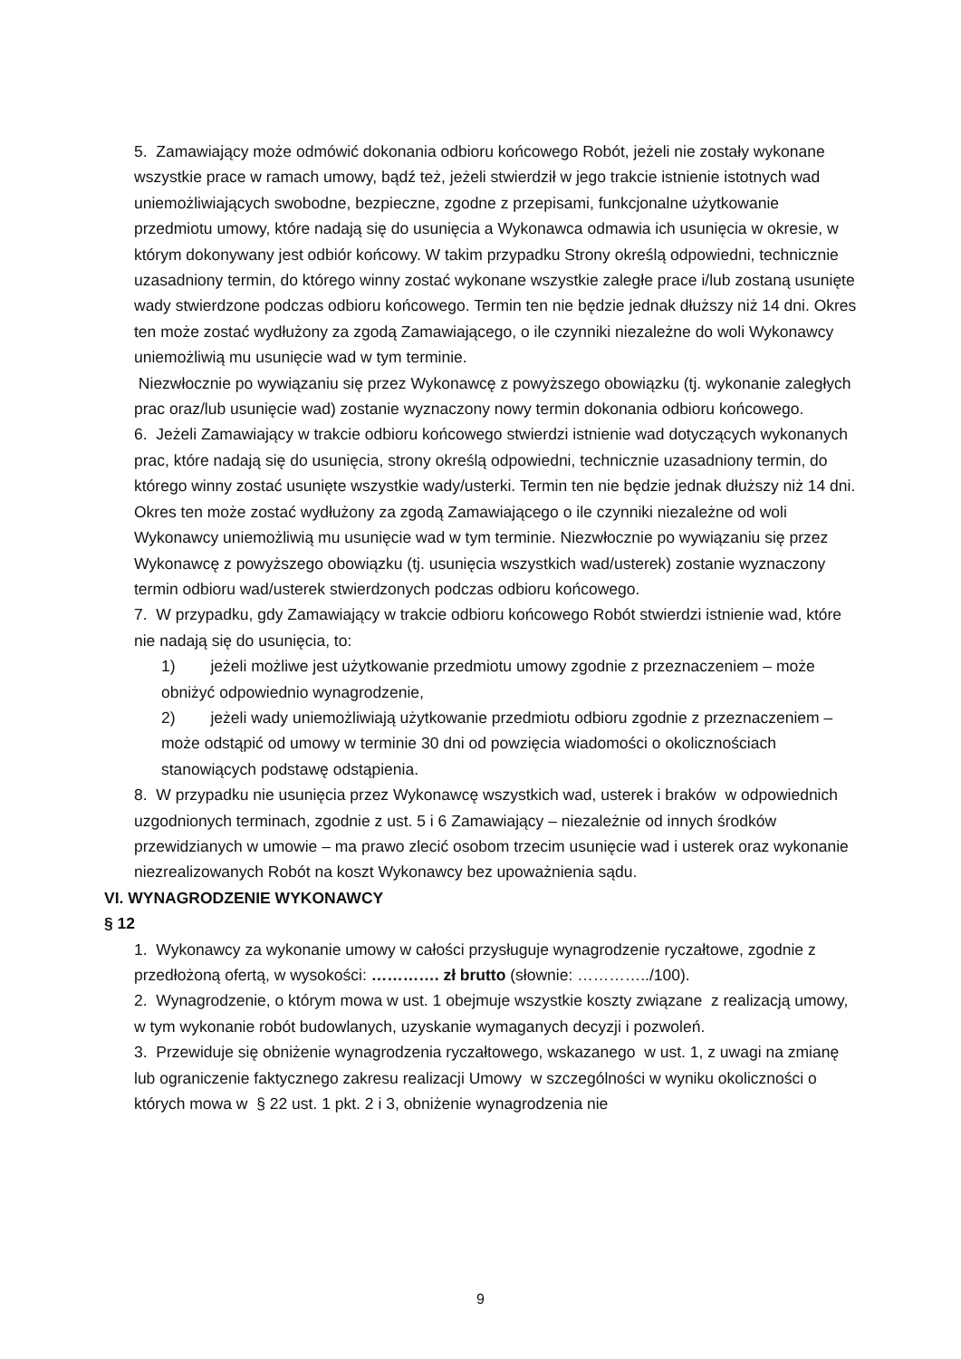5. Zamawiający może odmówić dokonania odbioru końcowego Robót, jeżeli nie zostały wykonane wszystkie prace w ramach umowy, bądź też, jeżeli stwierdził w jego trakcie istnienie istotnych wad uniemożliwiających swobodne, bezpieczne, zgodne z przepisami, funkcjonalne użytkowanie przedmiotu umowy, które nadają się do usunięcia a Wykonawca odmawia ich usunięcia w okresie, w którym dokonywany jest odbiór końcowy. W takim przypadku Strony określą odpowiedni, technicznie uzasadniony termin, do którego winny zostać wykonane wszystkie zaległe prace i/lub zostaną usunięte wady stwierdzone podczas odbioru końcowego. Termin ten nie będzie jednak dłuższy niż 14 dni. Okres ten może zostać wydłużony za zgodą Zamawiającego, o ile czynniki niezależne do woli Wykonawcy uniemożliwią mu usunięcie wad w tym terminie.
Niezwłocznie po wywiązaniu się przez Wykonawcę z powyższego obowiązku (tj. wykonanie zaległych prac oraz/lub usunięcie wad) zostanie wyznaczony nowy termin dokonania odbioru końcowego.
6. Jeżeli Zamawiający w trakcie odbioru końcowego stwierdzi istnienie wad dotyczących wykonanych prac, które nadają się do usunięcia, strony określą odpowiedni, technicznie uzasadniony termin, do którego winny zostać usunięte wszystkie wady/usterki. Termin ten nie będzie jednak dłuższy niż 14 dni. Okres ten może zostać wydłużony za zgodą Zamawiającego o ile czynniki niezależne od woli Wykonawcy uniemożliwią mu usunięcie wad w tym terminie. Niezwłocznie po wywiązaniu się przez Wykonawcę z powyższego obowiązku (tj. usunięcia wszystkich wad/usterek) zostanie wyznaczony termin odbioru wad/usterek stwierdzonych podczas odbioru końcowego.
7. W przypadku, gdy Zamawiający w trakcie odbioru końcowego Robót stwierdzi istnienie wad, które nie nadają się do usunięcia, to:
1) jeżeli możliwe jest użytkowanie przedmiotu umowy zgodnie z przeznaczeniem – może obniżyć odpowiednio wynagrodzenie,
2) jeżeli wady uniemożliwiają użytkowanie przedmiotu odbioru zgodnie z przeznaczeniem – może odstąpić od umowy w terminie 30 dni od powzięcia wiadomości o okolicznościach stanowiących podstawę odstąpienia.
8. W przypadku nie usunięcia przez Wykonawcę wszystkich wad, usterek i braków w odpowiednich uzgodnionych terminach, zgodnie z ust. 5 i 6 Zamawiający – niezależnie od innych środków przewidzianych w umowie – ma prawo zlecić osobom trzecim usunięcie wad i usterek oraz wykonanie niezrealizowanych Robót na koszt Wykonawcy bez upoważnienia sądu.
VI. WYNAGRODZENIE WYKONAWCY
§ 12
1. Wykonawcy za wykonanie umowy w całości przysługuje wynagrodzenie ryczałtowe, zgodnie z przedłożoną ofertą, w wysokości: …………. zł brutto (słownie: …………../100).
2. Wynagrodzenie, o którym mowa w ust. 1 obejmuje wszystkie koszty związane z realizacją umowy, w tym wykonanie robót budowlanych, uzyskanie wymaganych decyzji i pozwoleń.
3. Przewiduje się obniżenie wynagrodzenia ryczałtowego, wskazanego w ust. 1, z uwagi na zmianę lub ograniczenie faktycznego zakresu realizacji Umowy w szczególności w wyniku okoliczności o których mowa w § 22 ust. 1 pkt. 2 i 3, obniżenie wynagrodzenia nie
9